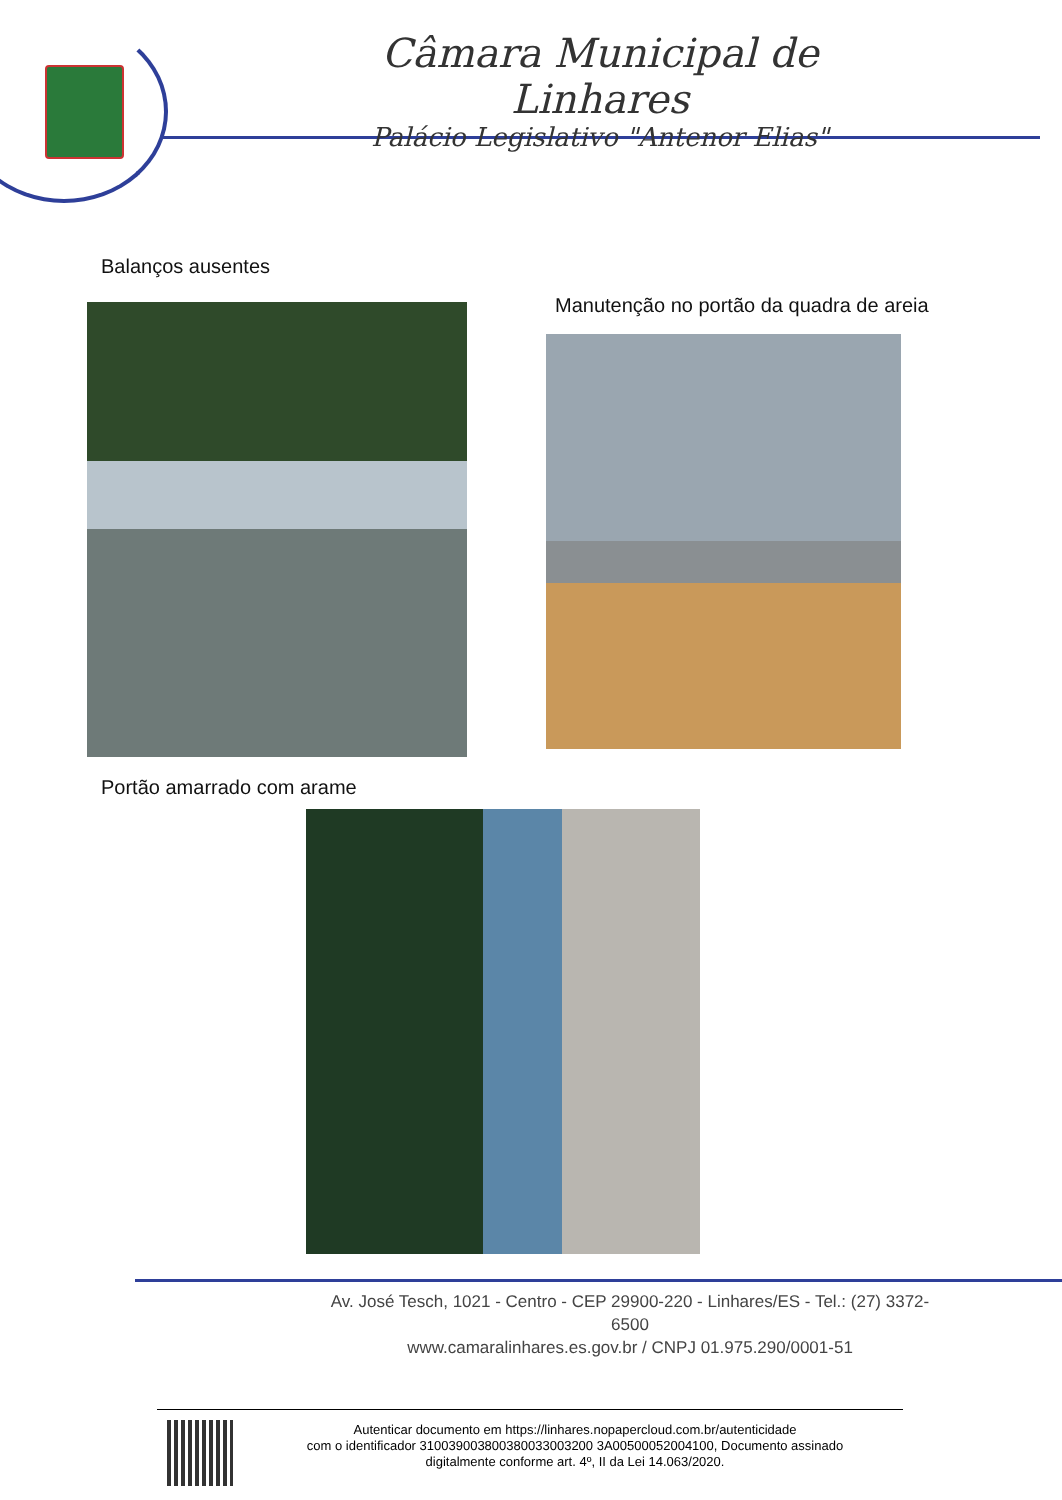Câmara Municipal de Linhares
Palácio Legislativo "Antenor Elias"
Balanços ausentes
Manutenção no portão da quadra de areia
Portão amarrado com arame
Av. José Tesch, 1021 - Centro - CEP 29900-220 - Linhares/ES - Tel.: (27) 3372-6500
www.camaralinhares.es.gov.br / CNPJ 01.975.290/0001-51
Autenticar documento em https://linhares.nopapercloud.com.br/autenticidade
com o identificador 310039003800380033003200 3A00500052004100, Documento assinado
digitalmente conforme art. 4º, II da Lei 14.063/2020.